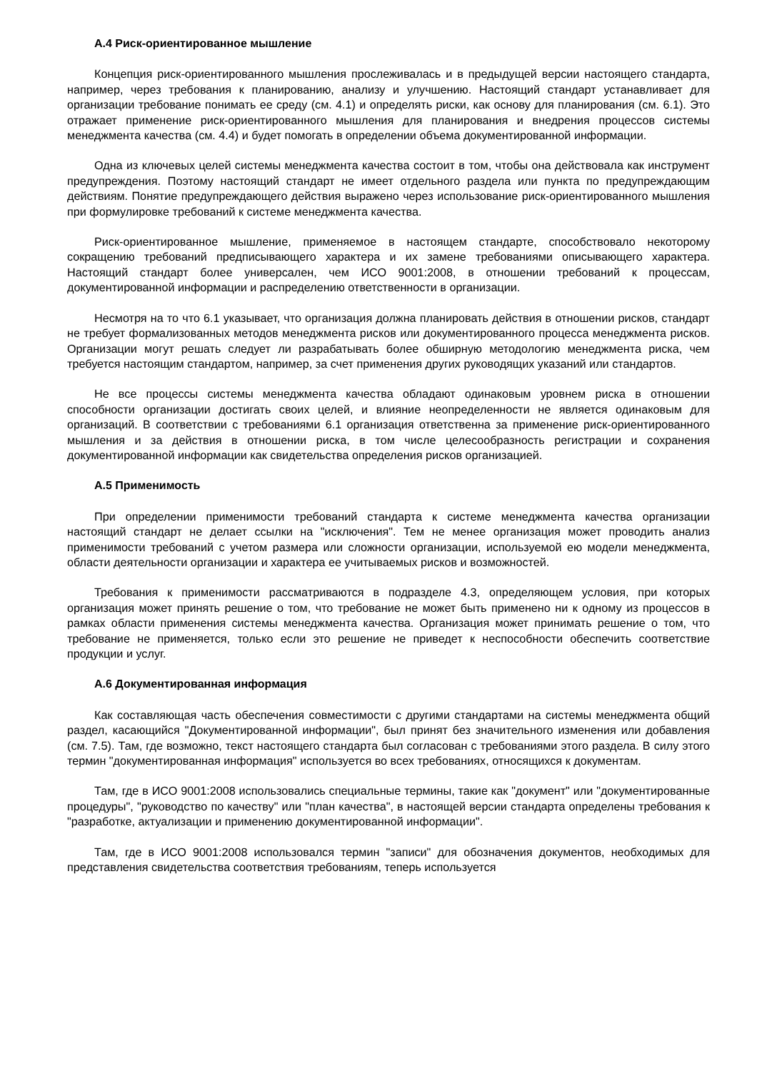А.4 Риск-ориентированное мышление
Концепция риск-ориентированного мышления прослеживалась и в предыдущей версии настоящего стандарта, например, через требования к планированию, анализу и улучшению. Настоящий стандарт устанавливает для организации требование понимать ее среду (см. 4.1) и определять риски, как основу для планирования (см. 6.1). Это отражает применение риск-ориентированного мышления для планирования и внедрения процессов системы менеджмента качества (см. 4.4) и будет помогать в определении объема документированной информации.
Одна из ключевых целей системы менеджмента качества состоит в том, чтобы она действовала как инструмент предупреждения. Поэтому настоящий стандарт не имеет отдельного раздела или пункта по предупреждающим действиям. Понятие предупреждающего действия выражено через использование риск-ориентированного мышления при формулировке требований к системе менеджмента качества.
Риск-ориентированное мышление, применяемое в настоящем стандарте, способствовало некоторому сокращению требований предписывающего характера и их замене требованиями описывающего характера. Настоящий стандарт более универсален, чем ИСО 9001:2008, в отношении требований к процессам, документированной информации и распределению ответственности в организации.
Несмотря на то что 6.1 указывает, что организация должна планировать действия в отношении рисков, стандарт не требует формализованных методов менеджмента рисков или документированного процесса менеджмента рисков. Организации могут решать следует ли разрабатывать более обширную методологию менеджмента риска, чем требуется настоящим стандартом, например, за счет применения других руководящих указаний или стандартов.
Не все процессы системы менеджмента качества обладают одинаковым уровнем риска в отношении способности организации достигать своих целей, и влияние неопределенности не является одинаковым для организаций. В соответствии с требованиями 6.1 организация ответственна за применение риск-ориентированного мышления и за действия в отношении риска, в том числе целесообразность регистрации и сохранения документированной информации как свидетельства определения рисков организацией.
А.5 Применимость
При определении применимости требований стандарта к системе менеджмента качества организации настоящий стандарт не делает ссылки на "исключения". Тем не менее организация может проводить анализ применимости требований с учетом размера или сложности организации, используемой ею модели менеджмента, области деятельности организации и характера ее учитываемых рисков и возможностей.
Требования к применимости рассматриваются в подразделе 4.3, определяющем условия, при которых организация может принять решение о том, что требование не может быть применено ни к одному из процессов в рамках области применения системы менеджмента качества. Организация может принимать решение о том, что требование не применяется, только если это решение не приведет к неспособности обеспечить соответствие продукции и услуг.
А.6 Документированная информация
Как составляющая часть обеспечения совместимости с другими стандартами на системы менеджмента общий раздел, касающийся "Документированной информации", был принят без значительного изменения или добавления (см. 7.5). Там, где возможно, текст настоящего стандарта был согласован с требованиями этого раздела. В силу этого термин "документированная информация" используется во всех требованиях, относящихся к документам.
Там, где в ИСО 9001:2008 использовались специальные термины, такие как "документ" или "документированные процедуры", "руководство по качеству" или "план качества", в настоящей версии стандарта определены требования к "разработке, актуализации и применению документированной информации".
Там, где в ИСО 9001:2008 использовался термин "записи" для обозначения документов, необходимых для представления свидетельства соответствия требованиям, теперь используется